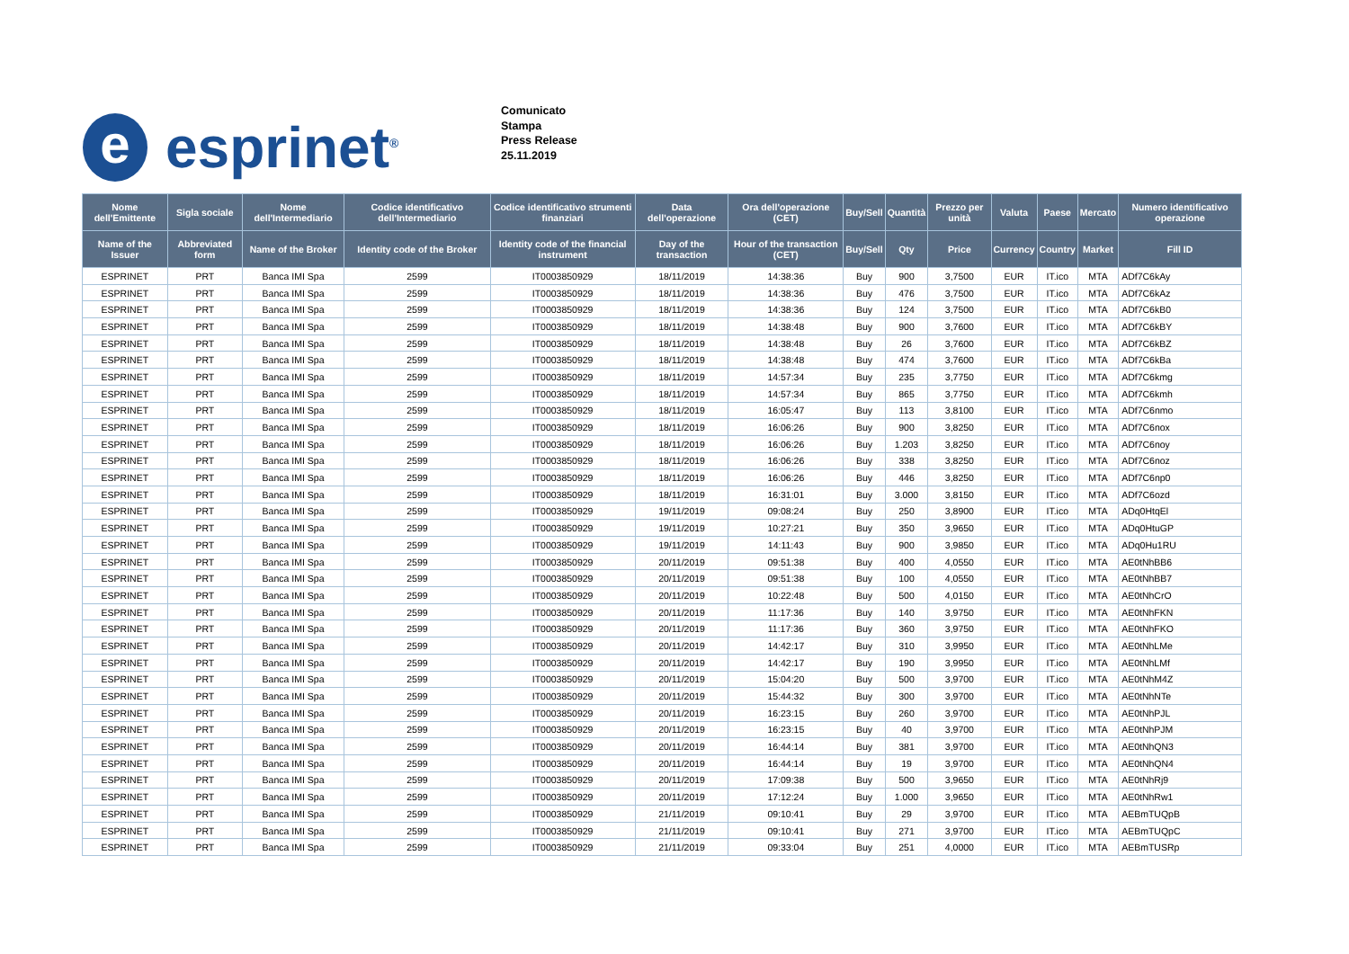e
esprinet<sup>®</sup>
Comunicato
Stampa
Press Release
25.11.2019
| Nome dell'Emittente | Sigla sociale | Nome dell'Intermediario | Codice identificativo dell'Intermediario | Codice identificativo strumenti finanziari | Data dell'operazione | Ora dell'operazione (CET) | Buy/Sell | Quantità | Prezzo per unità | Valuta | Paese | Mercato | Numero identificativo operazione |
| --- | --- | --- | --- | --- | --- | --- | --- | --- | --- | --- | --- | --- | --- |
| Name of the Issuer | Abbreviated form | Name of the Broker | Identity code of the Broker | Identity code of the financial instrument | Day of the transaction | Hour of the transaction (CET) | Buy/Sell | Qty | Price | Currency | Country | Market | Fill ID |
| ESPRINET | PRT | Banca IMI Spa | 2599 | IT0003850929 | 18/11/2019 | 14:38:36 | Buy | 900 | 3,7500 | EUR | IT.ico | MTA | ADf7C6kAy |
| ESPRINET | PRT | Banca IMI Spa | 2599 | IT0003850929 | 18/11/2019 | 14:38:36 | Buy | 476 | 3,7500 | EUR | IT.ico | MTA | ADf7C6kAz |
| ESPRINET | PRT | Banca IMI Spa | 2599 | IT0003850929 | 18/11/2019 | 14:38:36 | Buy | 124 | 3,7500 | EUR | IT.ico | MTA | ADf7C6kB0 |
| ESPRINET | PRT | Banca IMI Spa | 2599 | IT0003850929 | 18/11/2019 | 14:38:48 | Buy | 900 | 3,7600 | EUR | IT.ico | MTA | ADf7C6kBY |
| ESPRINET | PRT | Banca IMI Spa | 2599 | IT0003850929 | 18/11/2019 | 14:38:48 | Buy | 26 | 3,7600 | EUR | IT.ico | MTA | ADf7C6kBZ |
| ESPRINET | PRT | Banca IMI Spa | 2599 | IT0003850929 | 18/11/2019 | 14:38:48 | Buy | 474 | 3,7600 | EUR | IT.ico | MTA | ADf7C6kBa |
| ESPRINET | PRT | Banca IMI Spa | 2599 | IT0003850929 | 18/11/2019 | 14:57:34 | Buy | 235 | 3,7750 | EUR | IT.ico | MTA | ADf7C6kmg |
| ESPRINET | PRT | Banca IMI Spa | 2599 | IT0003850929 | 18/11/2019 | 14:57:34 | Buy | 865 | 3,7750 | EUR | IT.ico | MTA | ADf7C6kmh |
| ESPRINET | PRT | Banca IMI Spa | 2599 | IT0003850929 | 18/11/2019 | 16:05:47 | Buy | 113 | 3,8100 | EUR | IT.ico | MTA | ADf7C6nmo |
| ESPRINET | PRT | Banca IMI Spa | 2599 | IT0003850929 | 18/11/2019 | 16:06:26 | Buy | 900 | 3,8250 | EUR | IT.ico | MTA | ADf7C6nox |
| ESPRINET | PRT | Banca IMI Spa | 2599 | IT0003850929 | 18/11/2019 | 16:06:26 | Buy | 1.203 | 3,8250 | EUR | IT.ico | MTA | ADf7C6noy |
| ESPRINET | PRT | Banca IMI Spa | 2599 | IT0003850929 | 18/11/2019 | 16:06:26 | Buy | 338 | 3,8250 | EUR | IT.ico | MTA | ADf7C6noz |
| ESPRINET | PRT | Banca IMI Spa | 2599 | IT0003850929 | 18/11/2019 | 16:06:26 | Buy | 446 | 3,8250 | EUR | IT.ico | MTA | ADf7C6np0 |
| ESPRINET | PRT | Banca IMI Spa | 2599 | IT0003850929 | 18/11/2019 | 16:31:01 | Buy | 3.000 | 3,8150 | EUR | IT.ico | MTA | ADf7C6ozd |
| ESPRINET | PRT | Banca IMI Spa | 2599 | IT0003850929 | 19/11/2019 | 09:08:24 | Buy | 250 | 3,8900 | EUR | IT.ico | MTA | ADq0HtqEl |
| ESPRINET | PRT | Banca IMI Spa | 2599 | IT0003850929 | 19/11/2019 | 10:27:21 | Buy | 350 | 3,9650 | EUR | IT.ico | MTA | ADq0HtuGP |
| ESPRINET | PRT | Banca IMI Spa | 2599 | IT0003850929 | 19/11/2019 | 14:11:43 | Buy | 900 | 3,9850 | EUR | IT.ico | MTA | ADq0Hu1RU |
| ESPRINET | PRT | Banca IMI Spa | 2599 | IT0003850929 | 20/11/2019 | 09:51:38 | Buy | 400 | 4,0550 | EUR | IT.ico | MTA | AE0tNhBB6 |
| ESPRINET | PRT | Banca IMI Spa | 2599 | IT0003850929 | 20/11/2019 | 09:51:38 | Buy | 100 | 4,0550 | EUR | IT.ico | MTA | AE0tNhBB7 |
| ESPRINET | PRT | Banca IMI Spa | 2599 | IT0003850929 | 20/11/2019 | 10:22:48 | Buy | 500 | 4,0150 | EUR | IT.ico | MTA | AE0tNhCrO |
| ESPRINET | PRT | Banca IMI Spa | 2599 | IT0003850929 | 20/11/2019 | 11:17:36 | Buy | 140 | 3,9750 | EUR | IT.ico | MTA | AE0tNhFKN |
| ESPRINET | PRT | Banca IMI Spa | 2599 | IT0003850929 | 20/11/2019 | 11:17:36 | Buy | 360 | 3,9750 | EUR | IT.ico | MTA | AE0tNhFKO |
| ESPRINET | PRT | Banca IMI Spa | 2599 | IT0003850929 | 20/11/2019 | 14:42:17 | Buy | 310 | 3,9950 | EUR | IT.ico | MTA | AE0tNhLMe |
| ESPRINET | PRT | Banca IMI Spa | 2599 | IT0003850929 | 20/11/2019 | 14:42:17 | Buy | 190 | 3,9950 | EUR | IT.ico | MTA | AE0tNhLMf |
| ESPRINET | PRT | Banca IMI Spa | 2599 | IT0003850929 | 20/11/2019 | 15:04:20 | Buy | 500 | 3,9700 | EUR | IT.ico | MTA | AE0tNhM4Z |
| ESPRINET | PRT | Banca IMI Spa | 2599 | IT0003850929 | 20/11/2019 | 15:44:32 | Buy | 300 | 3,9700 | EUR | IT.ico | MTA | AE0tNhNTe |
| ESPRINET | PRT | Banca IMI Spa | 2599 | IT0003850929 | 20/11/2019 | 16:23:15 | Buy | 260 | 3,9700 | EUR | IT.ico | MTA | AE0tNhPJL |
| ESPRINET | PRT | Banca IMI Spa | 2599 | IT0003850929 | 20/11/2019 | 16:23:15 | Buy | 40 | 3,9700 | EUR | IT.ico | MTA | AE0tNhPJM |
| ESPRINET | PRT | Banca IMI Spa | 2599 | IT0003850929 | 20/11/2019 | 16:44:14 | Buy | 381 | 3,9700 | EUR | IT.ico | MTA | AE0tNhQN3 |
| ESPRINET | PRT | Banca IMI Spa | 2599 | IT0003850929 | 20/11/2019 | 16:44:14 | Buy | 19 | 3,9700 | EUR | IT.ico | MTA | AE0tNhQN4 |
| ESPRINET | PRT | Banca IMI Spa | 2599 | IT0003850929 | 20/11/2019 | 17:09:38 | Buy | 500 | 3,9650 | EUR | IT.ico | MTA | AE0tNhRj9 |
| ESPRINET | PRT | Banca IMI Spa | 2599 | IT0003850929 | 20/11/2019 | 17:12:24 | Buy | 1.000 | 3,9650 | EUR | IT.ico | MTA | AE0tNhRw1 |
| ESPRINET | PRT | Banca IMI Spa | 2599 | IT0003850929 | 21/11/2019 | 09:10:41 | Buy | 29 | 3,9700 | EUR | IT.ico | MTA | AEBmTUQpB |
| ESPRINET | PRT | Banca IMI Spa | 2599 | IT0003850929 | 21/11/2019 | 09:10:41 | Buy | 271 | 3,9700 | EUR | IT.ico | MTA | AEBmTUQpC |
| ESPRINET | PRT | Banca IMI Spa | 2599 | IT0003850929 | 21/11/2019 | 09:33:04 | Buy | 251 | 4,0000 | EUR | IT.ico | MTA | AEBmTUSRp |